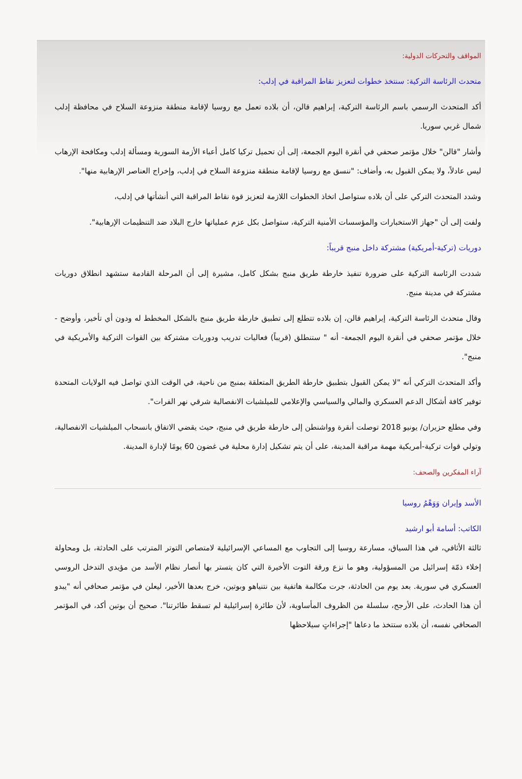المواقف والتحركات الدولية:
متحدث الرئاسة التركية: سنتخذ خطوات لتعزيز نقاط المراقبة في إدلب:
أكد المتحدث الرسمي باسم الرئاسة التركية، إبراهيم قالن، أن بلاده تعمل مع روسيا لإقامة منطقة منزوعة السلاح في محافظة إدلب شمال غربي سوريا.
وأشار "قالن" خلال مؤتمر صحفي في أنقرة اليوم الجمعة، إلى أن تحميل تركيا كامل أعباء الأزمة السورية ومسألة إدلب ومكافحة الإرهاب ليس عادلاً، ولا يمكن القبول به، وأضاف: "ننسق مع روسيا لإقامة منطقة منزوعة السلاح في إدلب، وإخراج العناصر الإرهابية منها".
وشدد المتحدث التركي على أن بلاده ستواصل اتخاذ الخطوات اللازمة لتعزيز قوة نقاط المراقبة التي أنشأتها في إدلب،
ولفت إلى أن "جهاز الاستخبارات والمؤسسات الأمنية التركية، ستواصل بكل عزم عملياتها خارج البلاد ضد التنظيمات الإرهابية".
دوريات (تركية-أمريكية) مشتركة داخل منبج قريباً:
شددت الرئاسة التركية على ضرورة تنفيذ خارطة طريق منبج بشكل كامل، مشيرة إلى أن المرحلة القادمة ستشهد انطلاق دوريات مشتركة في مدينة منبج.
وقال متحدث الرئاسة التركية، إبراهيم قالن، إن بلاده تتطلع إلى تطبيق خارطة طريق منبج بالشكل المخطط له ودون أي تأخير، وأوضح - خلال مؤتمر صحفي في أنقرة اليوم الجمعة- أنه " ستنطلق (قريباً) فعاليات تدريب ودوريات مشتركة بين القوات التركية والأمريكية في منبج".
وأكد المتحدث التركي أنه "لا يمكن القبول بتطبيق خارطة الطريق المتعلقة بمنبج من ناحية، في الوقت الذي تواصل فيه الولايات المتحدة توفير كافة أشكال الدعم العسكري والمالي والسياسي والإعلامي للميلشيات الانفصالية شرقي نهر الفرات".
وفي مطلع حزيران/ يونيو 2018 توصلت أنقرة وواشنطن إلى خارطة طريق في منبج، حيث يقضي الاتفاق بانسحاب الميلشيات الانفصالية، وتولي قوات تركية-أمريكية مهمة مراقبة المدينة، على أن يتم تشكيل إدارة محلية في غضون 60 يومًا لإدارة المدينة.
آراء المفكرين والصحف:
الأسد وإيران وَوَهْمُ روسيا
الكاتب: أسامة أبو ارشيد
ثالثة الأثافي، في هذا السياق، مسارعة روسيا إلى التجاوب مع المساعي الإسرائيلية لامتصاص التوتر المترتب على الحادثة، بل ومحاولة إخلاء ذمّة إسرائيل من المسؤولية، وهو ما نزع ورقة التوت الأخيرة التي كان يتستر بها أنصار نظام الأسد من مؤيدي التدخل الروسي العسكري في سورية. بعد يوم من الحادثة، جرت مكالمة هاتفية بين نتنياهو وبوتين، خرج بعدها الأخير، ليعلن في مؤتمر صحافي أنه "يبدو أن هذا الحادث، على الأرجح، سلسلة من الظروف المأساوية، لأن طائرة إسرائيلية لم تسقط طائرتنا". صحيح أن بوتين أكد، في المؤتمر الصحافي نفسه، أن بلاده ستتخذ ما دعاها "إجراءاتٍ سيلاحظها